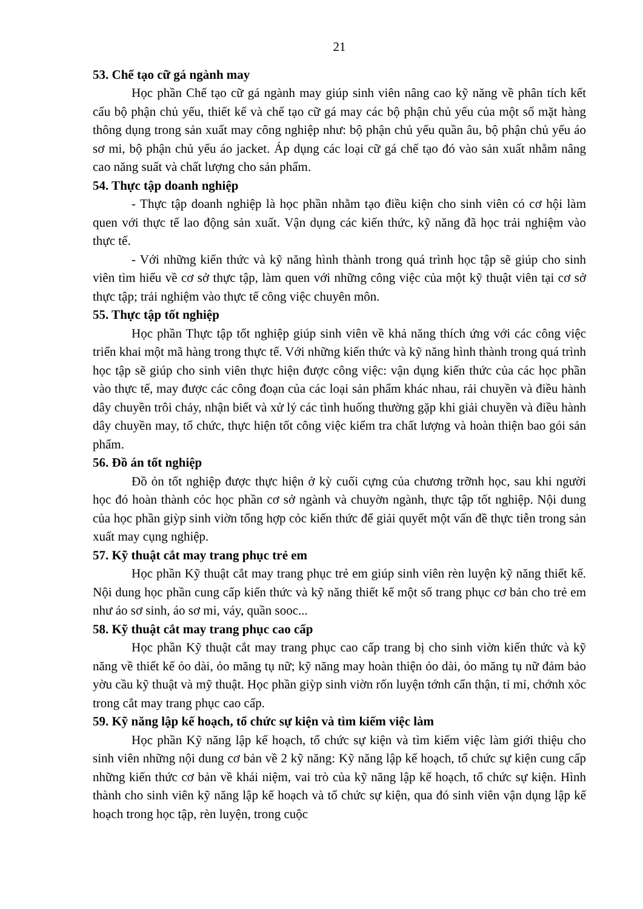21
53. Chế tạo cữ gá ngành may
Học phần Chế tạo cữ gá ngành may giúp sinh viên nâng cao kỹ năng về phân tích kết cấu bộ phận chủ yếu, thiết kế và chế tạo cữ gá may các bộ phận chủ yếu của một số mặt hàng thông dụng trong sản xuất may công nghiệp như: bộ phận chủ yếu quần âu, bộ phận chủ yếu áo sơ mi, bộ phận chủ yếu áo jacket. Áp dụng các loại cữ gá chế tạo đó vào sản xuất nhằm nâng cao năng suất và chất lượng cho sản phẩm.
54. Thực tập doanh nghiệp
- Thực tập doanh nghiệp là học phần nhằm tạo điều kiện cho sinh viên có cơ hội làm quen với thực tế lao động sản xuất. Vận dụng các kiến thức, kỹ năng đã học trải nghiệm vào thực tế.
- Với những kiến thức và kỹ năng hình thành trong quá trình học tập sẽ giúp cho sinh viên tìm hiểu về cơ sở thực tập, làm quen với những công việc của một kỹ thuật viên tại cơ sở thực tập; trải nghiệm vào thực tế công việc chuyên môn.
55. Thực tập tốt nghiệp
Học phần Thực tập tốt nghiệp giúp sinh viên về khả năng thích ứng với các công việc triển khai một mã hàng trong thực tế. Với những kiến thức và kỹ năng hình thành trong quá trình học tập sẽ giúp cho sinh viên thực hiện được công việc: vận dụng kiến thức của các học phần vào thực tế, may được các công đoạn của các loại sản phẩm khác nhau, rải chuyền và điều hành dây chuyền trôi chảy, nhận biết và xử lý các tình huống thường gặp khi giải chuyền và điều hành dây chuyền may, tổ chức, thực hiện tốt công việc kiểm tra chất lượng và hoàn thiện bao gói sản phẩm.
56. Đồ án tốt nghiệp
Đồ ỏn tốt nghiệp được thực hiện ở kỳ cuối cựng của chương trỡnh học, sau khi người học đó hoàn thành cỏc học phần cơ sở ngành và chuyờn ngành, thực tập tốt nghiệp. Nội dung của học phần giỳp sinh viờn tổng hợp cỏc kiến thức để giải quyết một vấn đề thực tiễn trong sản xuất may cụng nghiệp.
57. Kỹ thuật cắt may trang phục trẻ em
Học phần Kỹ thuật cắt may trang phục trẻ em giúp sinh viên rèn luyện kỹ năng thiết kế. Nội dung học phần cung cấp kiến thức và kỹ năng thiết kế một số trang phục cơ bản cho trẻ em như áo sơ sinh, áo sơ mi, váy, quần sooc...
58. Kỹ thuật cắt may trang phục cao cấp
Học phần Kỹ thuật cắt may trang phục cao cấp trang bị cho sinh viờn kiến thức và kỹ năng về thiết kế ỏo dài, ỏo măng tụ nữ; kỹ năng may hoàn thiện ỏo dài, ỏo măng tụ nữ đảm bảo yờu cầu kỹ thuật và mỹ thuật. Học phần giỳp sinh viờn rốn luyện tớnh cẩn thận, tỉ mỉ, chớnh xỏc trong cắt may trang phục cao cấp.
59. Kỹ năng lập kế hoạch, tổ chức sự kiện và tìm kiếm việc làm
Học phần Kỹ năng lập kế hoạch, tổ chức sự kiện và tìm kiếm việc làm giới thiệu cho sinh viên những nội dung cơ bản về 2 kỹ năng: Kỹ năng lập kế hoạch, tổ chức sự kiện cung cấp những kiến thức cơ bản về khái niệm, vai trò của kỹ năng lập kế hoạch, tổ chức sự kiện. Hình thành cho sinh viên kỹ năng lập kế hoạch và tổ chức sự kiện, qua đó sinh viên vận dụng lập kế hoạch trong học tập, rèn luyện, trong cuộc